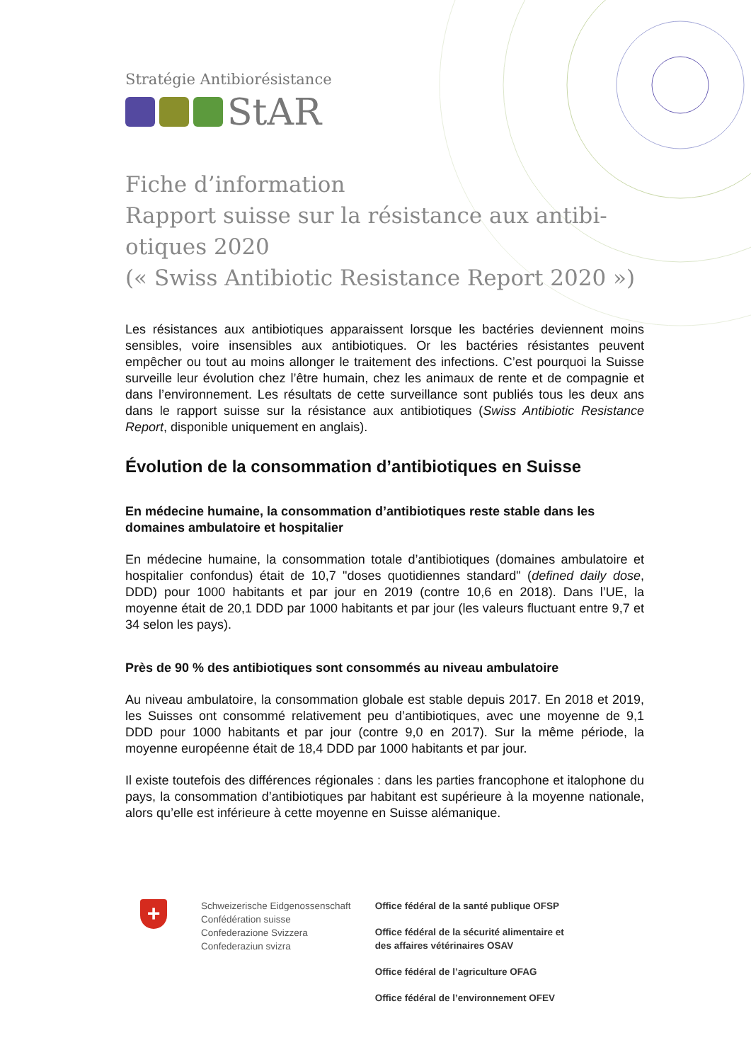Stratégie Antibiorésistance
StAR
Fiche d’information
Rapport suisse sur la résistance aux antibi-
otiques 2020
(« Swiss Antibiotic Resistance Report 2020 »)
Les résistances aux antibiotiques apparaissent lorsque les bactéries deviennent moins sensibles, voire insensibles aux antibiotiques. Or les bactéries résistantes peuvent empêcher ou tout au moins allonger le traitement des infections. C’est pourquoi la Suisse surveille leur évolution chez l’être humain, chez les animaux de rente et de compagnie et dans l’environnement. Les résultats de cette surveillance sont publiés tous les deux ans dans le rapport suisse sur la résistance aux antibiotiques (Swiss Antibiotic Resistance Report, disponible uniquement en anglais).
Évolution de la consommation d’antibiotiques en Suisse
En médecine humaine, la consommation d’antibiotiques reste stable dans les domaines ambulatoire et hospitalier
En médecine humaine, la consommation totale d’antibiotiques (domaines ambulatoire et hospitalier confondus) était de 10,7 "doses quotidiennes standard" (defined daily dose, DDD) pour 1000 habitants et par jour en 2019 (contre 10,6 en 2018). Dans l’UE, la moyenne était de 20,1 DDD par 1000 habitants et par jour (les valeurs fluctuant entre 9,7 et 34 selon les pays).
Près de 90 % des antibiotiques sont consommés au niveau ambulatoire
Au niveau ambulatoire, la consommation globale est stable depuis 2017. En 2018 et 2019, les Suisses ont consommé relativement peu d’antibiotiques, avec une moyenne de 9,1 DDD pour 1000 habitants et par jour (contre 9,0 en 2017). Sur la même période, la moyenne européenne était de 18,4 DDD par 1000 habitants et par jour.
Il existe toutefois des différences régionales : dans les parties francophone et italophone du pays, la consommation d’antibiotiques par habitant est supérieure à la moyenne nationale, alors qu’elle est inférieure à cette moyenne en Suisse alémanique.
+
Schweizerische Eidgenossenschaft
Confédération suisse
Confederazione Svizzera
Confederaziun svizra
Office fédéral de la santé publique OFSP
Office fédéral de la sécurité alimentaire et
des affaires vétérinaires OSAV
Office fédéral de l’agriculture OFAG
Office fédéral de l’environnement OFEV